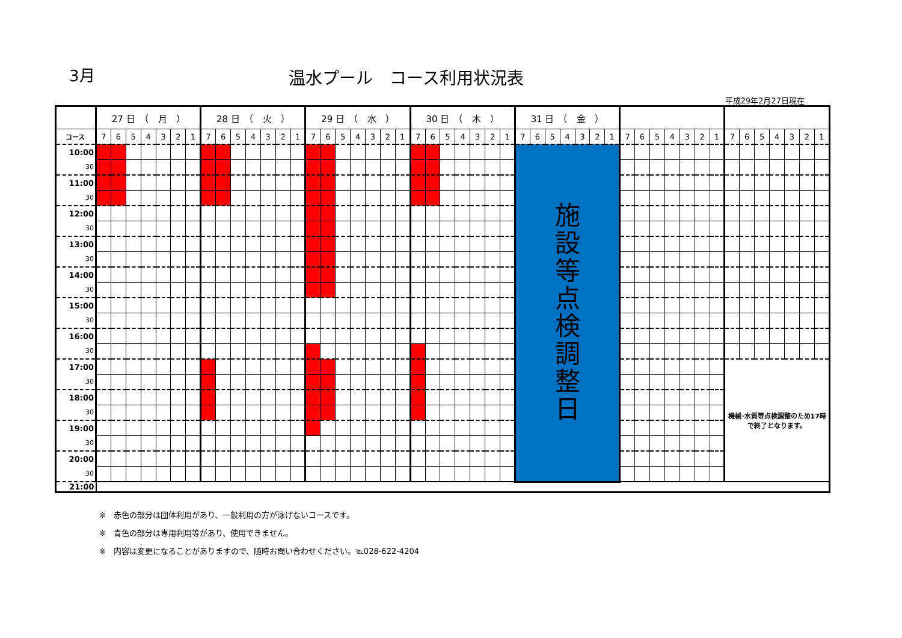3月 温水プール　コース利用状況表
平成29年2月27日現在
| | 27 日 （ 月 ） | | | | | | | 28 日 （ 火 ） | | | | | | | 29 日 （ 水 ） | | | | | | | 30 日 （ 木 ） | | | | | | | 31 日 （ 金 ） | | | | | | | | | | | | | | | | | | | | |
| --- | --- | --- | --- | --- | --- | --- | --- | --- | --- | --- | --- | --- | --- | --- | --- | --- | --- | --- | --- | --- | --- | --- | --- | --- | --- | --- | --- | --- | --- | --- | --- | --- | --- | --- | --- | --- | --- | --- | --- | --- | --- | --- | --- | --- | --- | --- | --- | --- | --- |
| コース | 7 | 6 | 5 | 4 | 3 | 2 | 1 | 7 | 6 | 5 | 4 | 3 | 2 | 1 | 7 | 6 | 5 | 4 | 3 | 2 | 1 | 7 | 6 | 5 | 4 | 3 | 2 | 1 | 7 | 6 | 5 | 4 | 3 | 2 | 1 | 7 | 6 | 5 | 4 | 3 | 2 | 1 | 7 | 6 | 5 | 4 | 3 | 2 | 1 |
| 10:00 | | | | | | | | | | | | | | | | | | | | | | | | | | | | | 施 設 等 点 検 調 整 日 | | | | | | | | | | | | | | | | | | | | |
| 30 | | | | | | | | | | | | | | | | | | | | | | | | | | | | | | | | | | | | | | | | | | | | | | | | | |
| 11:00 | | | | | | | | | | | | | | | | | | | | | | | | | | | | | | | | | | | | | | | | | | | | | | | | | |
| 30 | | | | | | | | | | | | | | | | | | | | | | | | | | | | | | | | | | | | | | | | | | | | | | | | | |
| 12:00 | | | | | | | | | | | | | | | | | | | | | | | | | | | | | | | | | | | | | | | | | | | | | | | | | |
| 30 | | | | | | | | | | | | | | | | | | | | | | | | | | | | | | | | | | | | | | | | | | | | | | | | | |
| 13:00 | | | | | | | | | | | | | | | | | | | | | | | | | | | | | | | | | | | | | | | | | | | | | | | | | |
| 30 | | | | | | | | | | | | | | | | | | | | | | | | | | | | | | | | | | | | | | | | | | | | | | | | | |
| 14:00 | | | | | | | | | | | | | | | | | | | | | | | | | | | | | | | | | | | | | | | | | | | | | | | | | |
| 30 | | | | | | | | | | | | | | | | | | | | | | | | | | | | | | | | | | | | | | | | | | | | | | | | | |
| 15:00 | | | | | | | | | | | | | | | | | | | | | | | | | | | | | | | | | | | | | | | | | | | | | | | | | |
| 30 | | | | | | | | | | | | | | | | | | | | | | | | | | | | | | | | | | | | | | | | | | | | | | | | | |
| 16:00 | | | | | | | | | | | | | | | | | | | | | | | | | | | | | | | | | | | | | | | | | | | | | | | | | |
| 30 | | | | | | | | | | | | | | | | | | | | | | | | | | | | | | | | | | | | | | | | | | | | | | | | | |
| 17:00 | | | | | | | | | | | | | | | | | | | | | | | | | | | | | | | | | | | | | | | | | | | 機械･水質等点検調整のため17時で終了となります。 | | | | | | |
| 30 | | | | | | | | | | | | | | | | | | | | | | | | | | | | | | | | | | | | | | | | | | | | | | | | | |
| 18:00 | | | | | | | | | | | | | | | | | | | | | | | | | | | | | | | | | | | | | | | | | | | | | | | | | |
| 30 | | | | | | | | | | | | | | | | | | | | | | | | | | | | | | | | | | | | | | | | | | | | | | | | | |
| 19:00 | | | | | | | | | | | | | | | | | | | | | | | | | | | | | | | | | | | | | | | | | | | | | | | | | |
| 30 | | | | | | | | | | | | | | | | | | | | | | | | | | | | | | | | | | | | | | | | | | | | | | | | | |
| 20:00 | | | | | | | | | | | | | | | | | | | | | | | | | | | | | | | | | | | | | | | | | | | | | | | | | |
| 30 | | | | | | | | | | | | | | | | | | | | | | | | | | | | | | | | | | | | | | | | | | | | | | | | | |
| 21:00 | | | | | | | | | | | | | | | | | | | | | | | | | | | | | | | | | | | | | | | | | | | | | | | | | |
※　赤色の部分は団体利用があり、一般利用の方が泳げないコースです。
※　青色の部分は専用利用等があり、使用できません。
※　内容は変更になることがありますので、随時お問い合わせください。℡028-622-4204